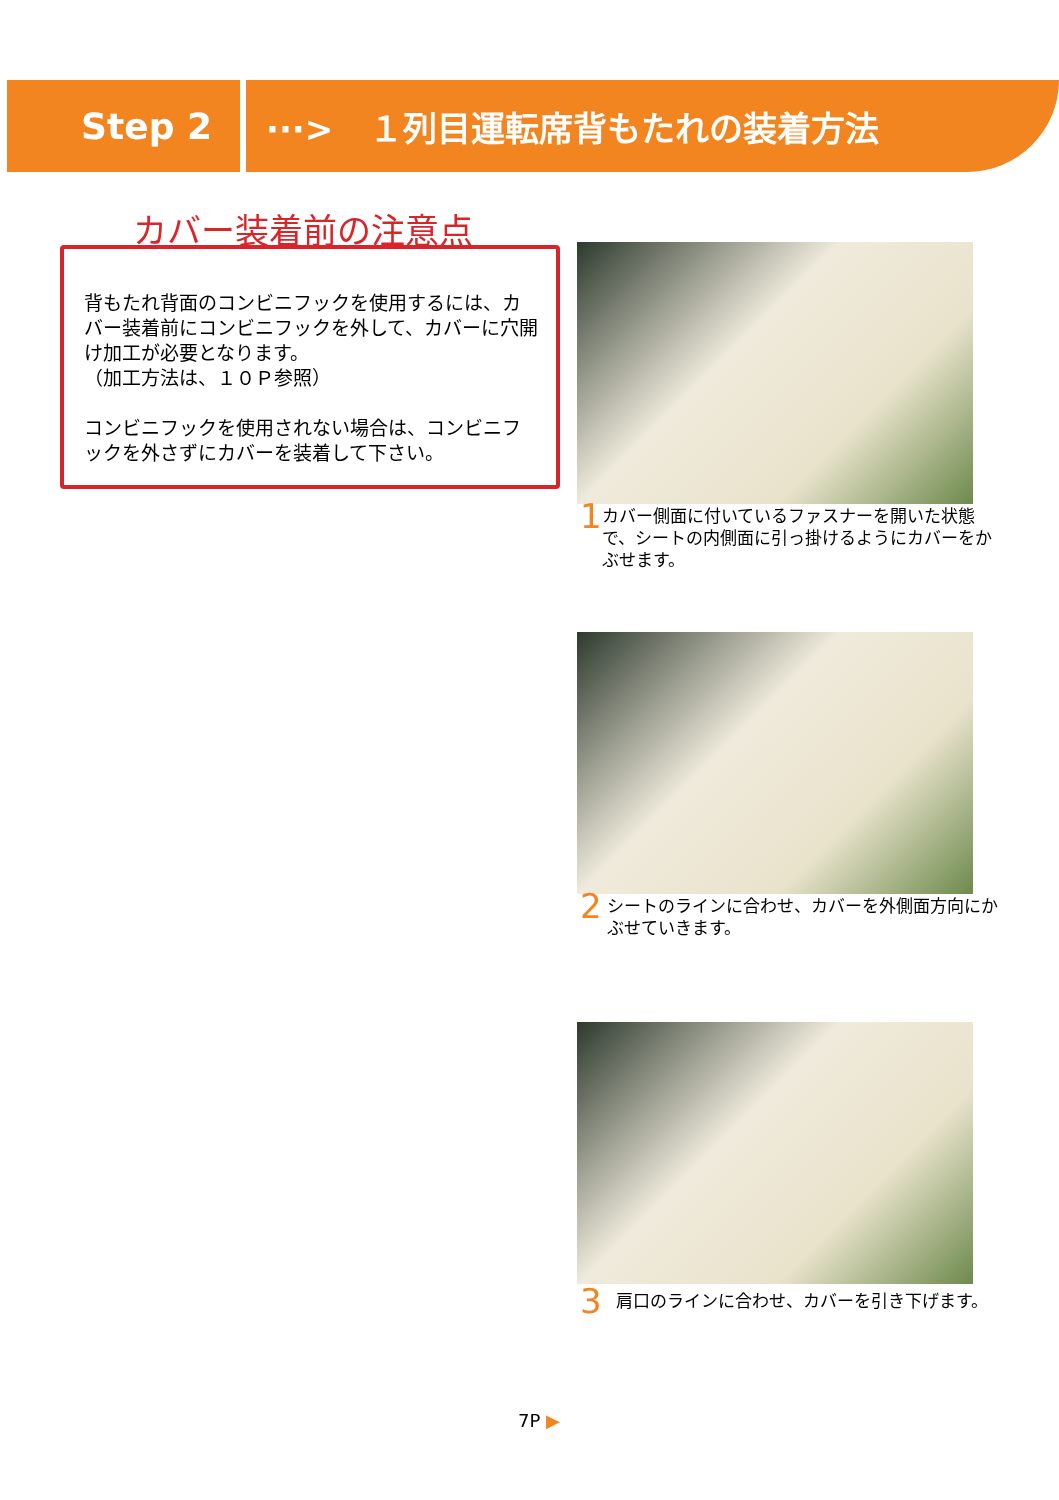Step 2 ···> １列目運転席背もたれの装着方法
カバー装着前の注意点
背もたれ背面のコンビニフックを使用するには、カバー装着前にコンビニフックを外して、カバーに穴開け加工が必要となります。
（加工方法は、１０Ｐ参照）
コンビニフックを使用されない場合は、コンビニフックを外さずにカバーを装着して下さい。
1 カバー側面に付いているファスナーを開いた状態で、シートの内側面に引っ掛けるようにカバーをかぶせます。
2 シートのラインに合わせ、カバーを外側面方向にかぶせていきます。
3 肩口のラインに合わせ、カバーを引き下げます。
7P ▶